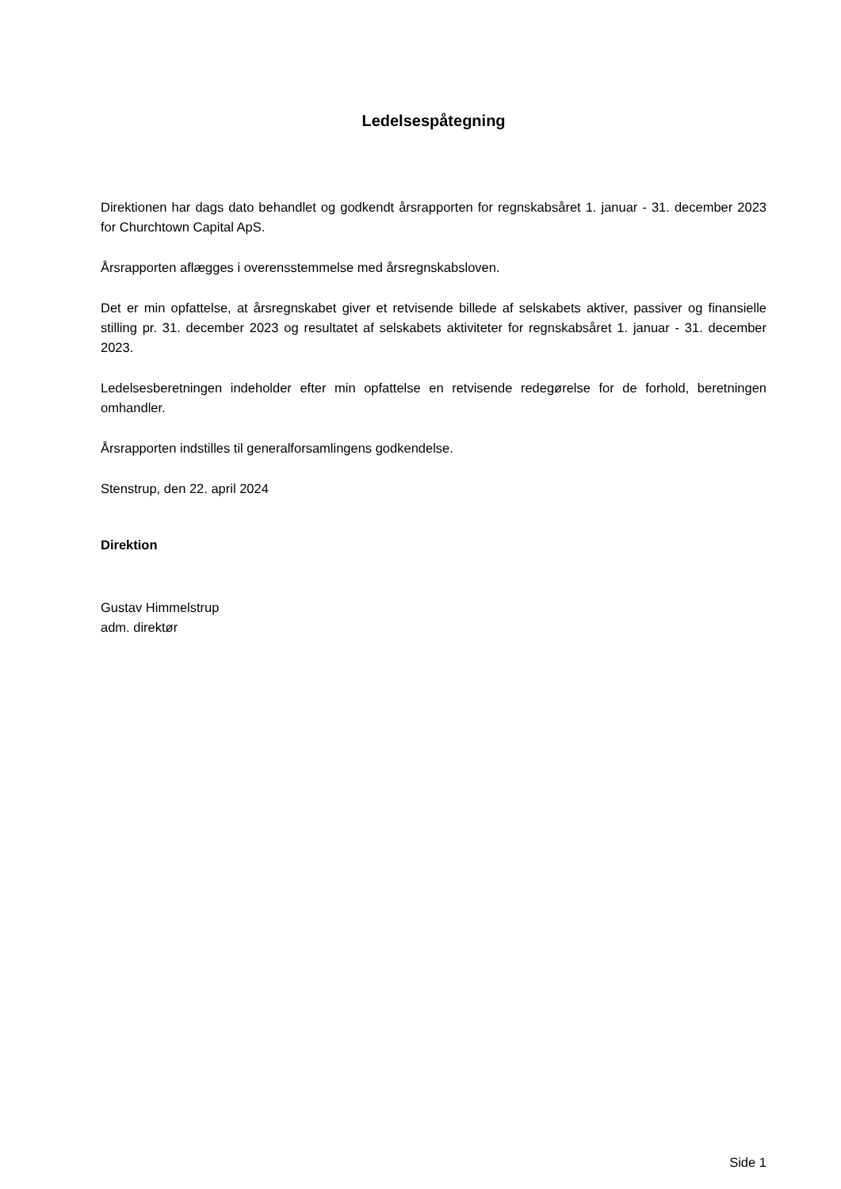Ledelsespåtegning
Direktionen har dags dato behandlet og godkendt årsrapporten for regnskabsåret 1. januar - 31. december 2023 for Churchtown Capital ApS.
Årsrapporten aflægges i overensstemmelse med årsregnskabsloven.
Det er min opfattelse, at årsregnskabet giver et retvisende billede af selskabets aktiver, passiver og finansielle stilling pr. 31. december 2023 og resultatet af selskabets aktiviteter for regnskabsåret 1. januar - 31. december 2023.
Ledelsesberetningen indeholder efter min opfattelse en retvisende redegørelse for de forhold, beretningen omhandler.
Årsrapporten indstilles til generalforsamlingens godkendelse.
Stenstrup, den 22. april 2024
Direktion
Gustav Himmelstrup
adm. direktør
Side 1